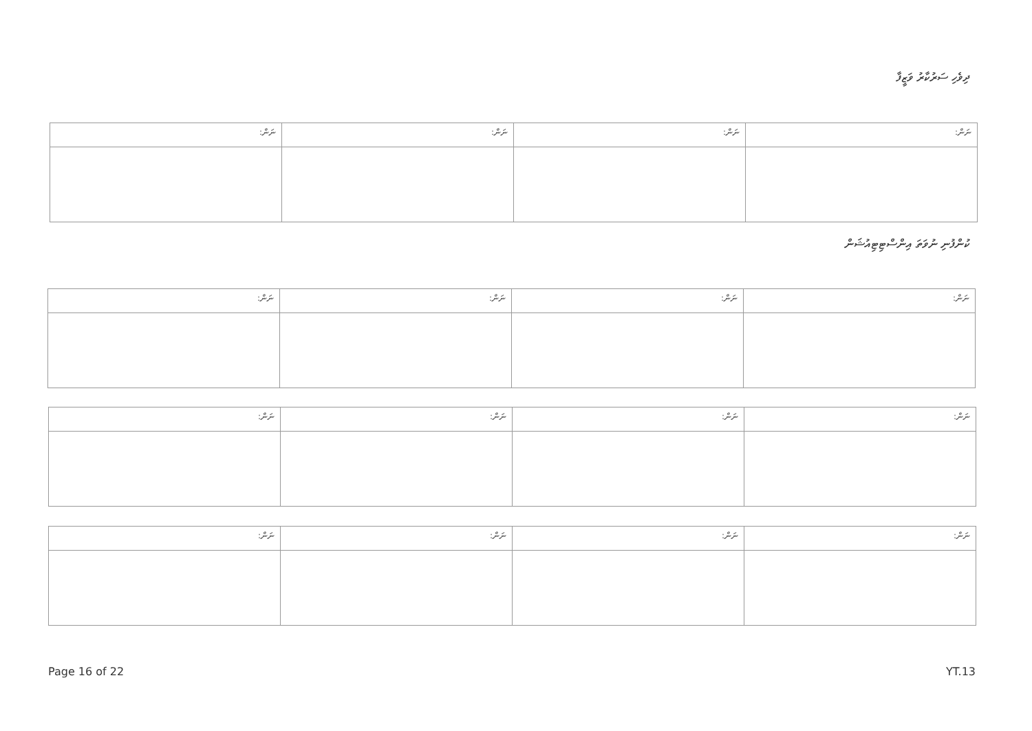ދިވެހި ސަރުކާރު ވަޒީފާ
| ނަން: | ނަން: | ނަން: | ނަން: |
ކުންފުނި ނުވަތަ އިންސްޓިޓިއުޝަން
| ނަން: | ނަން: | ނަން: | ނަން: |
| ނަން: | ނަން: | ނަން: | ނަން: |
| ނަން: | ނަން: | ނަން: | ނަން: |
Page 16 of 22 YT.13